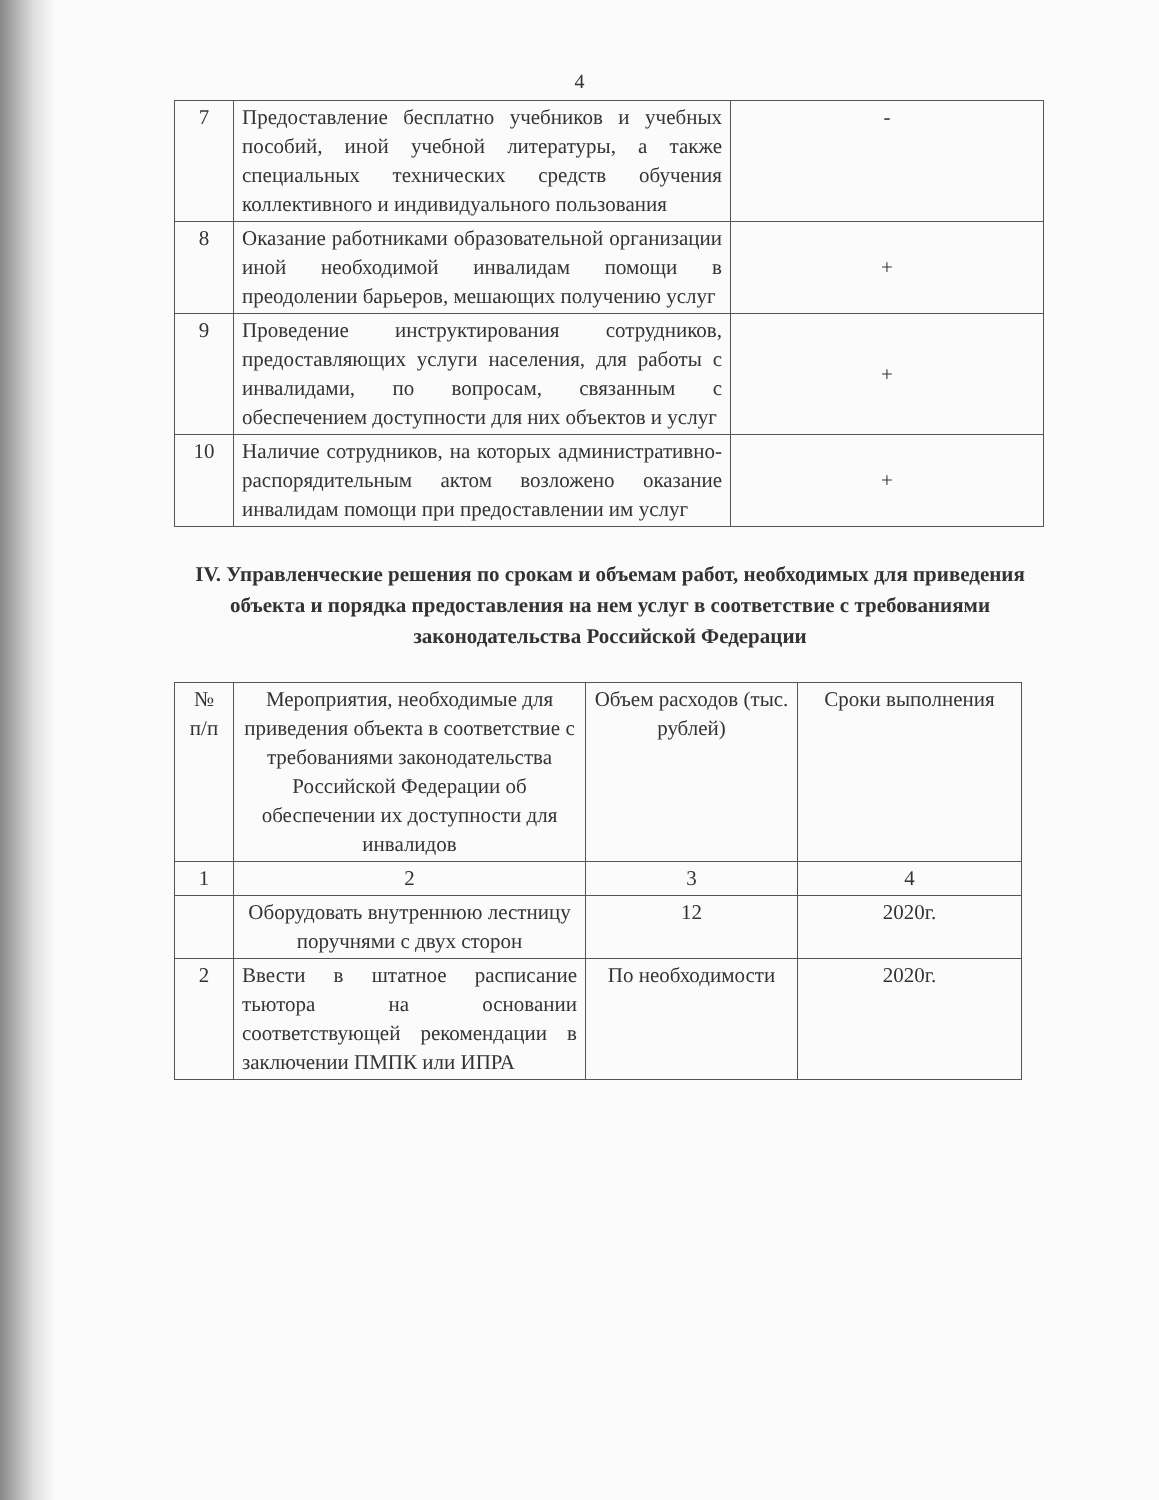4
| 7 | Предоставление бесплатно учебников и учебных пособий, иной учебной литературы, а также специальных технических средств обучения коллективного и индивидуального пользования | - |
| 8 | Оказание работниками образовательной организации иной необходимой инвалидам помощи в преодолении барьеров, мешающих получению услуг | + |
| 9 | Проведение инструктирования сотрудников, предоставляющих услуги населения, для работы с инвалидами, по вопросам, связанным с обеспечением доступности для них объектов и услуг | + |
| 10 | Наличие сотрудников, на которых административно-распорядительным актом возложено оказание инвалидам помощи при предоставлении им услуг | + |
IV. Управленческие решения по срокам и объемам работ, необходимых для приведения объекта и порядка предоставления на нем услуг в соответствие с требованиями законодательства Российской Федерации
| № п/п | Мероприятия, необходимые для приведения объекта в соответствие с требованиями законодательства Российской Федерации об обеспечении их доступности для инвалидов | Объем расходов (тыс. рублей) | Сроки выполнения |
| 1 | 2 | 3 | 4 |
| | Оборудовать внутреннюю лестницу поручнями с двух сторон | 12 | 2020г. |
| 2 | Ввести в штатное расписание тьютора на основании соответствующей рекомендации в заключении ПМПК или ИПРА | По необходимости | 2020г. |